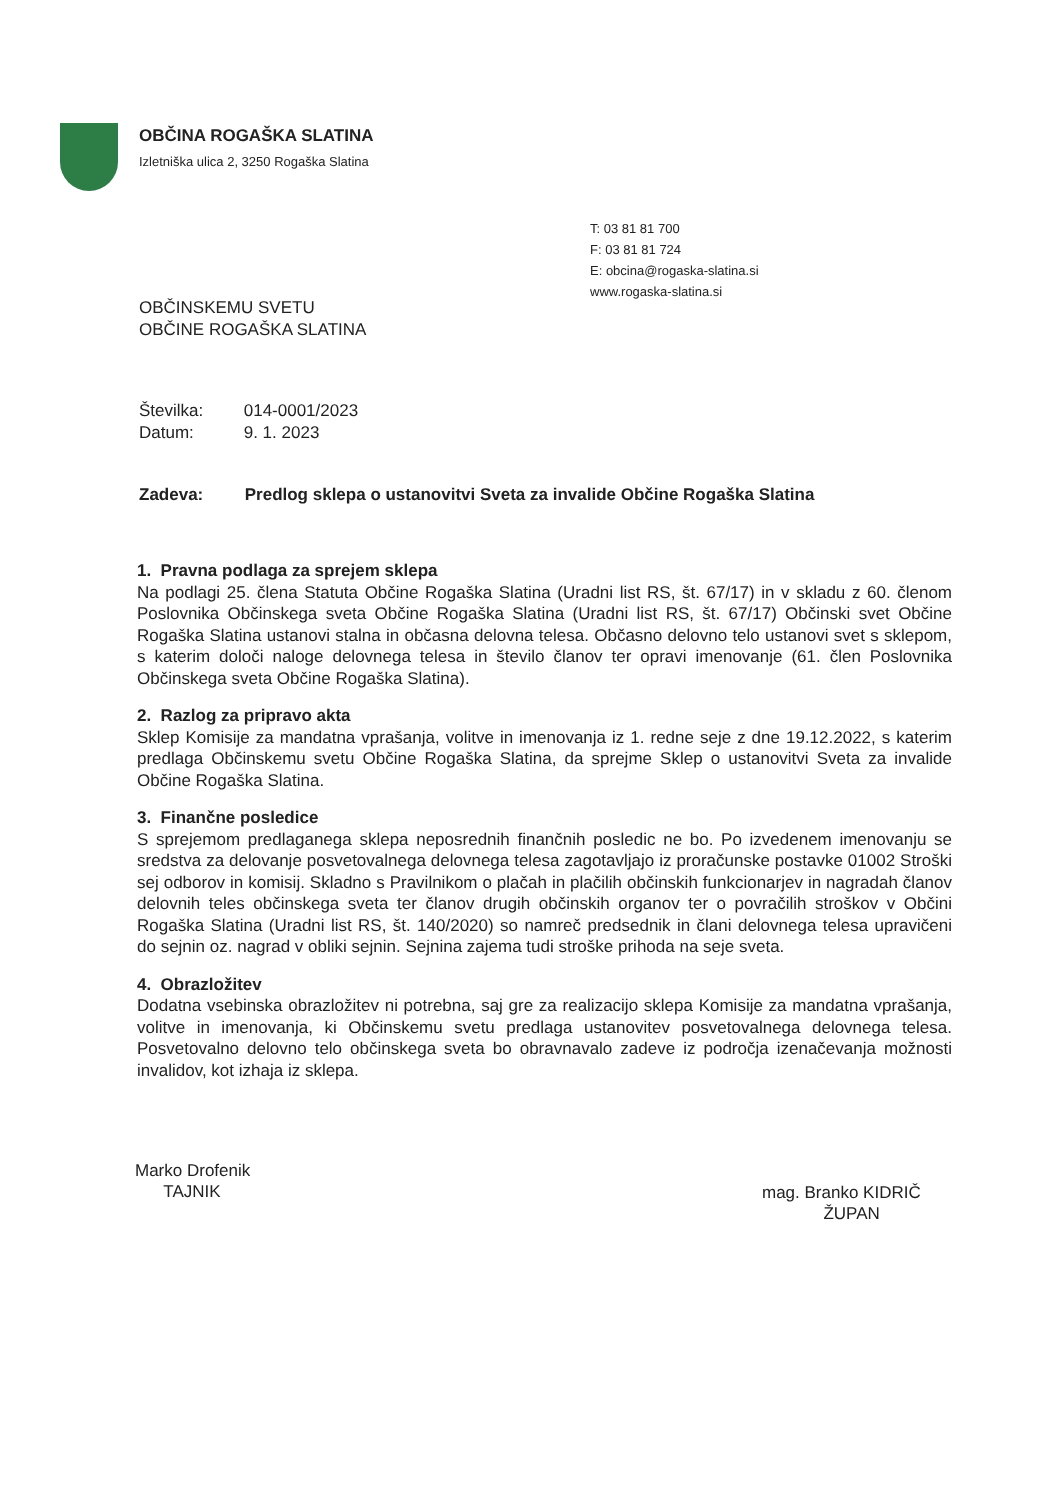OBČINA ROGAŠKA SLATINA
Izletniška ulica 2, 3250 Rogaška Slatina
T: 03 81 81 700
F: 03 81 81 724
E: obcina@rogaska-slatina.si
www.rogaska-slatina.si
OBČINSKEMU SVETU
OBČINE ROGAŠKA SLATINA
Številka: 014-0001/2023
Datum: 9. 1. 2023
Zadeva: Predlog sklepa o ustanovitvi Sveta za invalide Občine Rogaška Slatina
1. Pravna podlaga za sprejem sklepa
Na podlagi 25. člena Statuta Občine Rogaška Slatina (Uradni list RS, št. 67/17) in v skladu z 60. členom Poslovnika Občinskega sveta Občine Rogaška Slatina (Uradni list RS, št. 67/17) Občinski svet Občine Rogaška Slatina ustanovi stalna in občasna delovna telesa. Občasno delovno telo ustanovi svet s sklepom, s katerim določi naloge delovnega telesa in število članov ter opravi imenovanje (61. člen Poslovnika Občinskega sveta Občine Rogaška Slatina).
2. Razlog za pripravo akta
Sklep Komisije za mandatna vprašanja, volitve in imenovanja iz 1. redne seje z dne 19.12.2022, s katerim predlaga Občinskemu svetu Občine Rogaška Slatina, da sprejme Sklep o ustanovitvi Sveta za invalide Občine Rogaška Slatina.
3. Finančne posledice
S sprejemom predlaganega sklepa neposrednih finančnih posledic ne bo. Po izvedenem imenovanju se sredstva za delovanje posvetovalnega delovnega telesa zagotavljajo iz proračunske postavke 01002 Stroški sej odborov in komisij. Skladno s Pravilnikom o plačah in plačilih občinskih funkcionarjev in nagradah članov delovnih teles občinskega sveta ter članov drugih občinskih organov ter o povračilih stroškov v Občini Rogaška Slatina (Uradni list RS, št. 140/2020) so namreč predsednik in člani delovnega telesa upravičeni do sejnin oz. nagrad v obliki sejnin. Sejnina zajema tudi stroške prihoda na seje sveta.
4. Obrazložitev
Dodatna vsebinska obrazložitev ni potrebna, saj gre za realizacijo sklepa Komisije za mandatna vprašanja, volitve in imenovanja, ki Občinskemu svetu predlaga ustanovitev posvetovalnega delovnega telesa. Posvetovalno delovno telo občinskega sveta bo obravnavalo zadeve iz področja izenačevanja možnosti invalidov, kot izhaja iz sklepa.
Marko Drofenik
TAJNIK
mag. Branko KIDRIČ
ŽUPAN